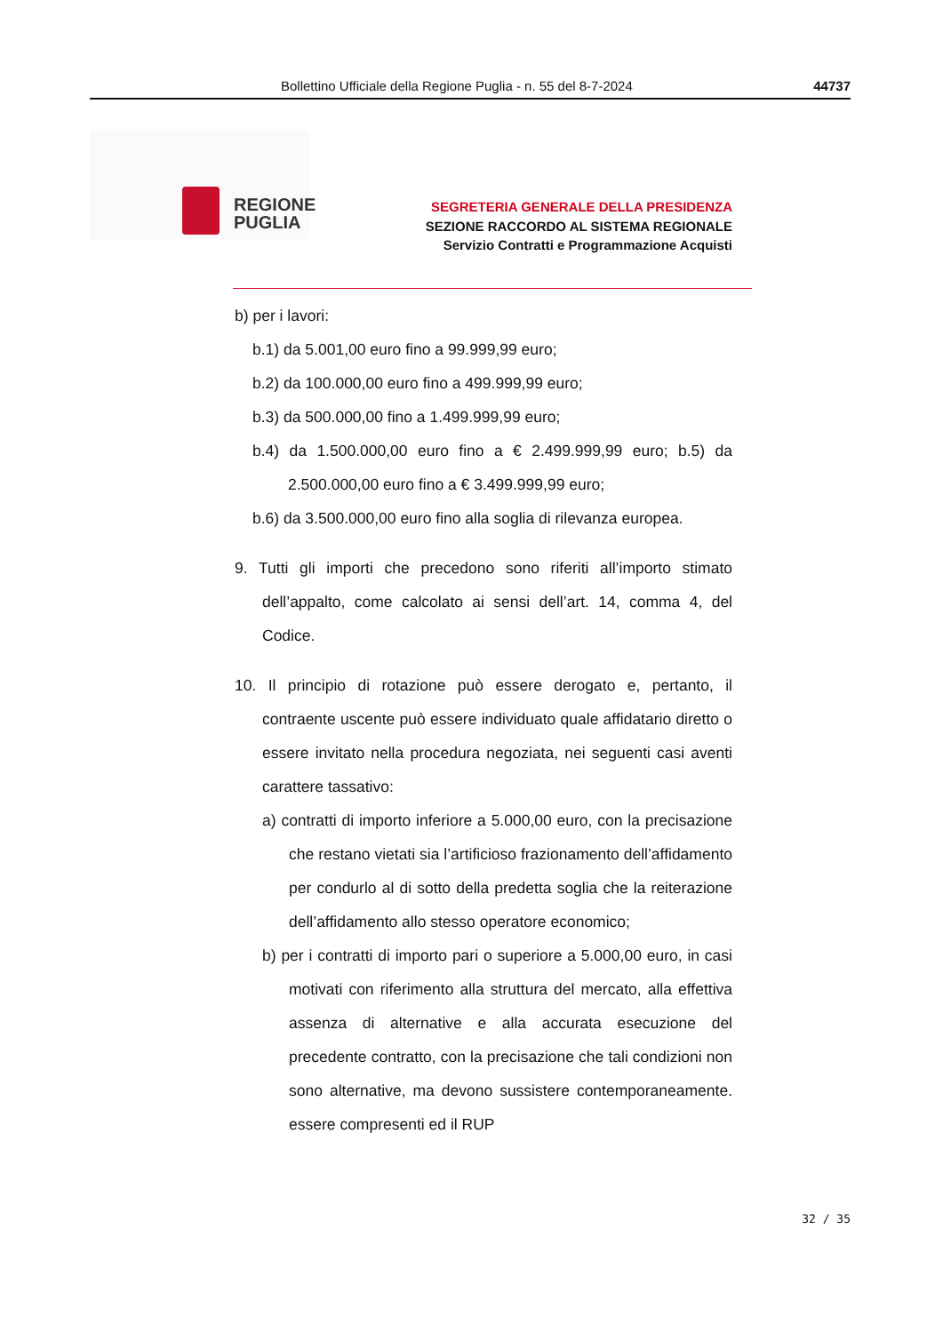Bollettino Ufficiale della Regione Puglia - n. 55 del 8-7-2024 44737
REGIONE
PUGLIA
SEGRETERIA GENERALE DELLA PRESIDENZA
SEZIONE RACCORDO AL SISTEMA REGIONALE
Servizio Contratti e Programmazione Acquisti
b) per i lavori:
b.1) da 5.001,00 euro fino a 99.999,99 euro;
b.2) da 100.000,00 euro fino a 499.999,99 euro;
b.3) da 500.000,00 fino a 1.499.999,99 euro;
b.4) da 1.500.000,00 euro fino a € 2.499.999,99 euro; b.5) da 2.500.000,00 euro fino a € 3.499.999,99 euro;
b.6) da 3.500.000,00 euro fino alla soglia di rilevanza europea.
9. Tutti gli importi che precedono sono riferiti all’importo stimato dell’appalto, come calcolato ai sensi dell’art. 14, comma 4, del Codice.
10. Il principio di rotazione può essere derogato e, pertanto, il contraente uscente può essere individuato quale affidatario diretto o essere invitato nella procedura negoziata, nei seguenti casi aventi carattere tassativo:
a) contratti di importo inferiore a 5.000,00 euro, con la precisazione che restano vietati sia l’artificioso frazionamento dell’affidamento per condurlo al di sotto della predetta soglia che la reiterazione dell’affidamento allo stesso operatore economico;
b) per i contratti di importo pari o superiore a 5.000,00 euro, in casi motivati con riferimento alla struttura del mercato, alla effettiva assenza di alternative e alla accurata esecuzione del precedente contratto, con la precisazione che tali condizioni non sono alternative, ma devono sussistere contemporaneamente. essere compresenti ed il RUP
32 / 35